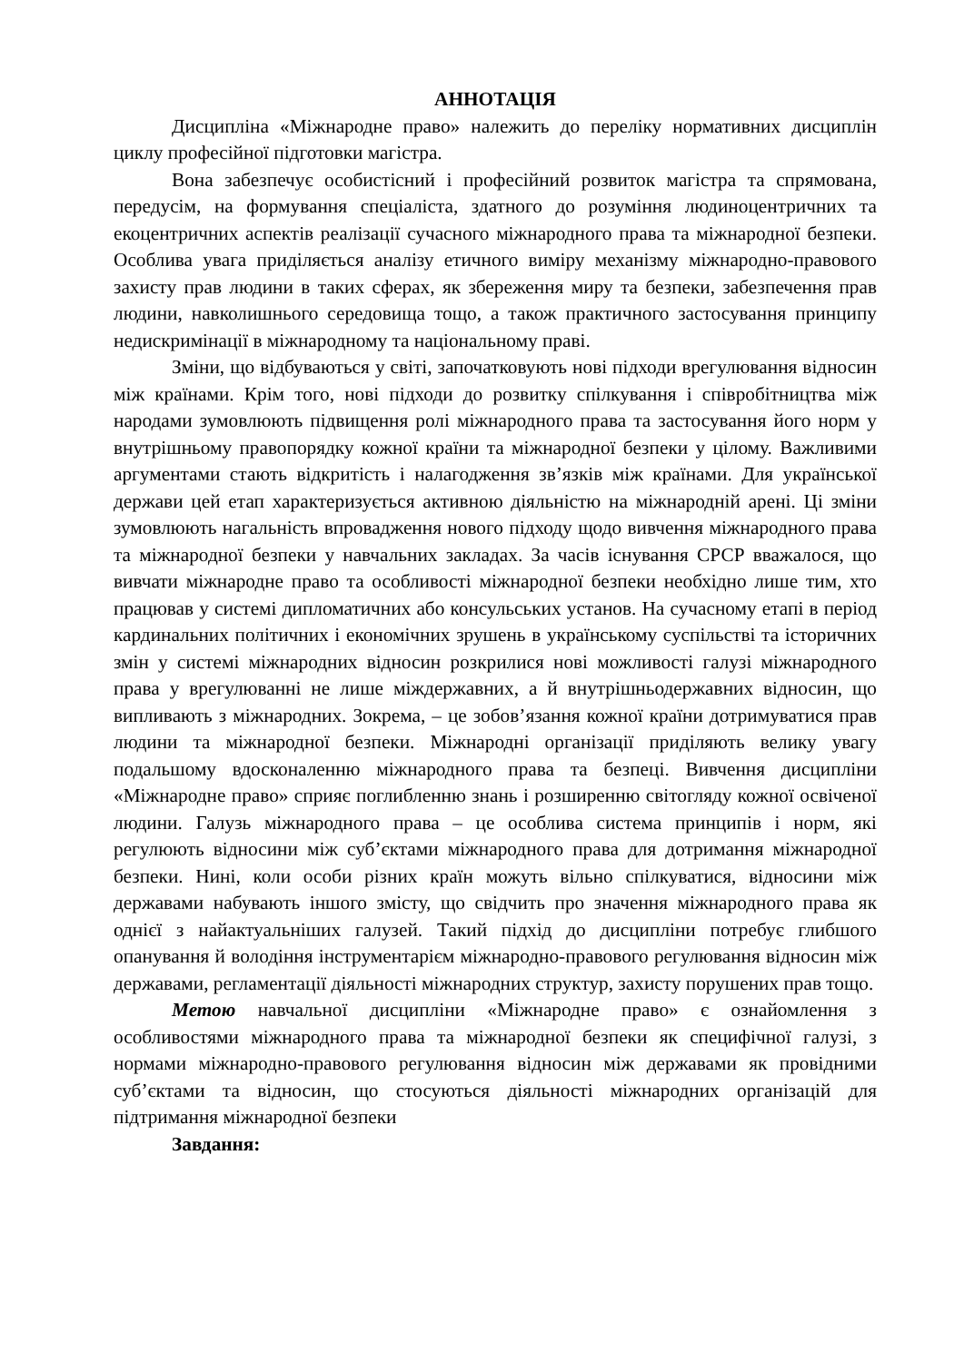АННОТАЦІЯ
Дисципліна «Міжнародне право» належить до переліку нормативних дисциплін циклу професійної підготовки магістра.
Вона забезпечує особистісний і професійний розвиток магістра та спрямована, передусім, на формування спеціаліста, здатного до розуміння людиноцентричних та екоцентричних аспектів реалізації сучасного міжнародного права та міжнародної безпеки. Особлива увага приділяється аналізу етичного виміру механізму міжнародно-правового захисту прав людини в таких сферах, як збереження миру та безпеки, забезпечення прав людини, навколишнього середовища тощо, а також практичного застосування принципу недискримінації в міжнародному та національному праві.
Зміни, що відбуваються у світі, започатковують нові підходи врегулювання відносин між країнами. Крім того, нові підходи до розвитку спілкування і співробітництва між народами зумовлюють підвищення ролі міжнародного права та застосування його норм у внутрішньому правопорядку кожної країни та міжнародної безпеки у цілому. Важливими аргументами стають відкритість і налагодження зв’язків між країнами. Для української держави цей етап характеризується активною діяльністю на міжнародній арені. Ці зміни зумовлюють нагальність впровадження нового підходу щодо вивчення міжнародного права та міжнародної безпеки у навчальних закладах. За часів існування СРСР вважалося, що вивчати міжнародне право та особливості міжнародної безпеки необхідно лише тим, хто працював у системі дипломатичних або консульських установ. На сучасному етапі в період кардинальних політичних і економічних зрушень в українському суспільстві та історичних змін у системі міжнародних відносин розкрилися нові можливості галузі міжнародного права у врегулюванні не лише міждержавних, а й внутрішньодержавних відносин, що випливають з міжнародних. Зокрема, – це зобов’язання кожної країни дотримуватися прав людини та міжнародної безпеки. Міжнародні організації приділяють велику увагу подальшому вдосконаленню міжнародного права та безпеці. Вивчення дисципліни «Міжнародне право» сприяє поглибленню знань і розширенню світогляду кожної освіченої людини. Галузь міжнародного права – це особлива система принципів і норм, які регулюють відносини між суб’єктами міжнародного права для дотримання міжнародної безпеки. Нині, коли особи різних країн можуть вільно спілкуватися, відносини між державами набувають іншого змісту, що свідчить про значення міжнародного права як однієї з найактуальніших галузей. Такий підхід до дисципліни потребує глибшого опанування й володіння інструментарієм міжнародно-правового регулювання відносин між державами, регламентації діяльності міжнародних структур, захисту порушених прав тощо.
Метою навчальної дисципліни «Міжнародне право» є ознайомлення з особливостями міжнародного права та міжнародної безпеки як специфічної галузі, з нормами міжнародно-правового регулювання відносин між державами як провідними суб’єктами та відносин, що стосуються діяльності міжнародних організацій для підтримання міжнародної безпеки
Завдання: